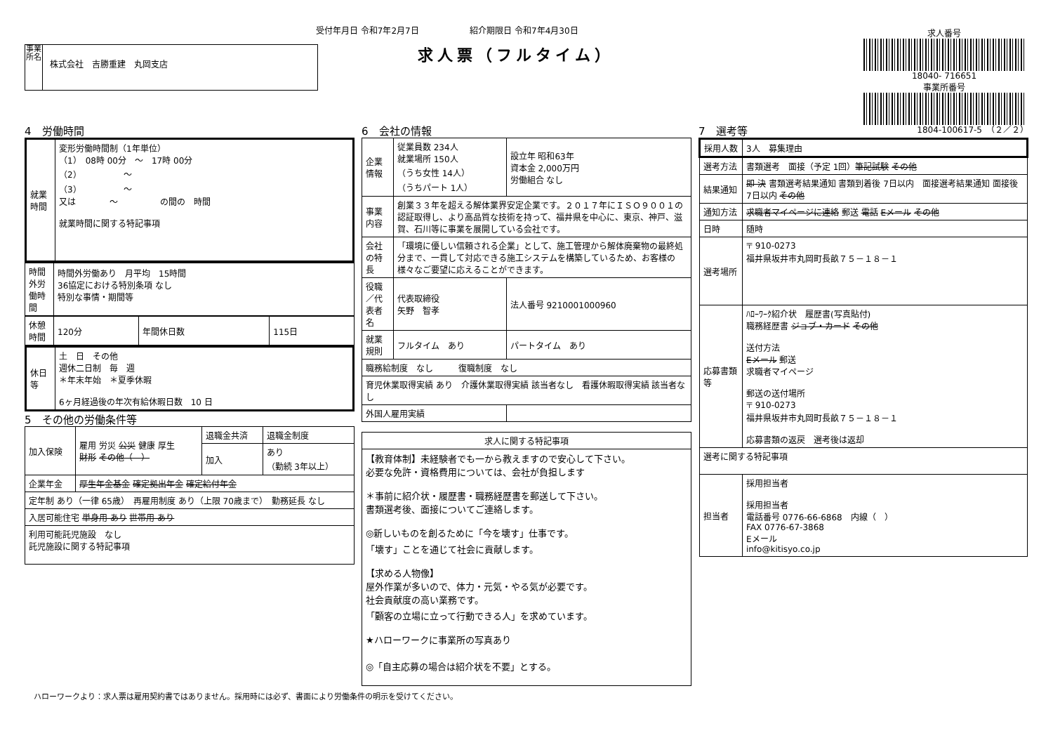受付年月日 令和7年2月7日 紹介期限日 令和7年4月30日
求人票（フルタイム）
事業所名
株式会社　吉勝重建　丸岡支店
求人番号
18040- 716651
事業所番号
4　労働時間
| 就業時間 | 変形労働時間制（1年単位） （1） 08時 00分 ～ 17時 00分 （2） ～ （3） ～ 又は ～ の間の 時間 就業時間に関する特記事項 |
| 時間外労働時間 | 時間外労働あり 月平均 15時間 36協定における特別条項 なし 特別な事情・期間等 |
| 休憩時間 | 120分 | 年間休日数 | 115日 |
| 休日等 | 土 日 その他 週休二日制 毎 週 ＊年末年始 ＊夏季休暇 6ヶ月経過後の年次有給休暇日数 10 日 |
5　その他の労働条件等
| 加入保険 | 雇用 労災 公災 健康 厚生 財形 その他（ ） | 退職金共済 | 退職金制度 |
| | | 加入 | あり （勤続 3年以上） |
| 企業年金 | 厚生年金基金 確定拠出年金 確定給付年金 | | |
| 定年制 あり（一律 65歳） 再雇用制度 あり（上限 70歳まで） 勤務延長 なし | | | |
| 入居可能住宅 単身用 あり 世帯用 あり | | | |
| 利用可能託児施設 なし 託児施設に関する特記事項 | | | |
6　会社の情報
| 企業情報 | 従業員数 234人 就業場所 150人 （うち女性 14人） （うちパート 1人） | 設立年 昭和63年 資本金 2,000万円 労働組合 なし |
| 事業内容 | 創業３３年を超える解体業界安定企業です。２０１７年にＩＳＯ９００１の認証取得し、より高品質な技術を持って、福井県を中心に、東京、神戸、滋賀、石川等に事業を展開している会社です。 | |
| 会社の特長 | 「環境に優しい信頼される企業」として、施工管理から解体廃棄物の最終処分まで、一貫して対応できる施工システムを構築しているため、お客様の様々なご要望に応えることができます。 | |
| 役職／代表者名 | 代表取締役 矢野 智孝 | 法人番号 9210001000960 |
| 就業規則 | フルタイム あり | パートタイム あり |
| 職務給制度 なし 復職制度 なし | | |
| 育児休業取得実績 あり 介護休業取得実績 該当者なし 看護休暇取得実績 該当者なし | | |
| 外国人雇用実績 | | |
| 求人に関する特記事項 |
| --- |
| 【教育体制】未経験者でも一から教えますので安心して下さい。 必要な免許・資格費用については、会社が負担します ＊事前に紹介状・履歴書・職務経歴書を郵送して下さい。 書類選考後、面接についてご連絡します。 ◎新しいものを創るために「今を壊す」仕事です。 「壊す」ことを通じて社会に貢献します。 【求める人物像】 屋外作業が多いので、体力・元気・やる気が必要です。 社会貢献度の高い業務です。 「顧客の立場に立って行動できる人」を求めています。 ★ハローワークに事業所の写真あり ◎「自主応募の場合は紹介状を不要」とする。 |
7　選考等 1804-100617-5　（２／２）
| 採用人数 | 3人 募集理由 |
| 選考方法 | 書類選考 面接（予定 1回） 筆記試験 その他 |
| 結果通知 | 即 決 書類選考結果通知 書類到着後 7日以内 面接選考結果通知 面接後 7日以内 その他 |
| 通知方法 | 求職者マイページに連絡 郵送 電話 Eメール その他 |
| 日時 | 随時 |
| 選考場所 | 〒 910-0273 福井県坂井市丸岡町長畝７５－１８－１ |
| 応募書類等 | ﾊﾛｰﾜｰｸ紹介状 履歴書(写真貼付) 職務経歴書 ジョブ・カード その他 送付方法 Eメール 郵送 求職者マイページ 郵送の送付場所 〒 910-0273 福井県坂井市丸岡町長畝７５－１８－１ 応募書類の返戻 選考後は返却 |
| 選考に関する特記事項 | |
| 担当者 | 採用担当者 採用担当者 電話番号 0776-66-6868 内線（ ） FAX 0776-67-3868 Eメール info@kitisyo.co.jp |
ハローワークより：求人票は雇用契約書ではありません。採用時には必ず、書面により労働条件の明示を受けてください。